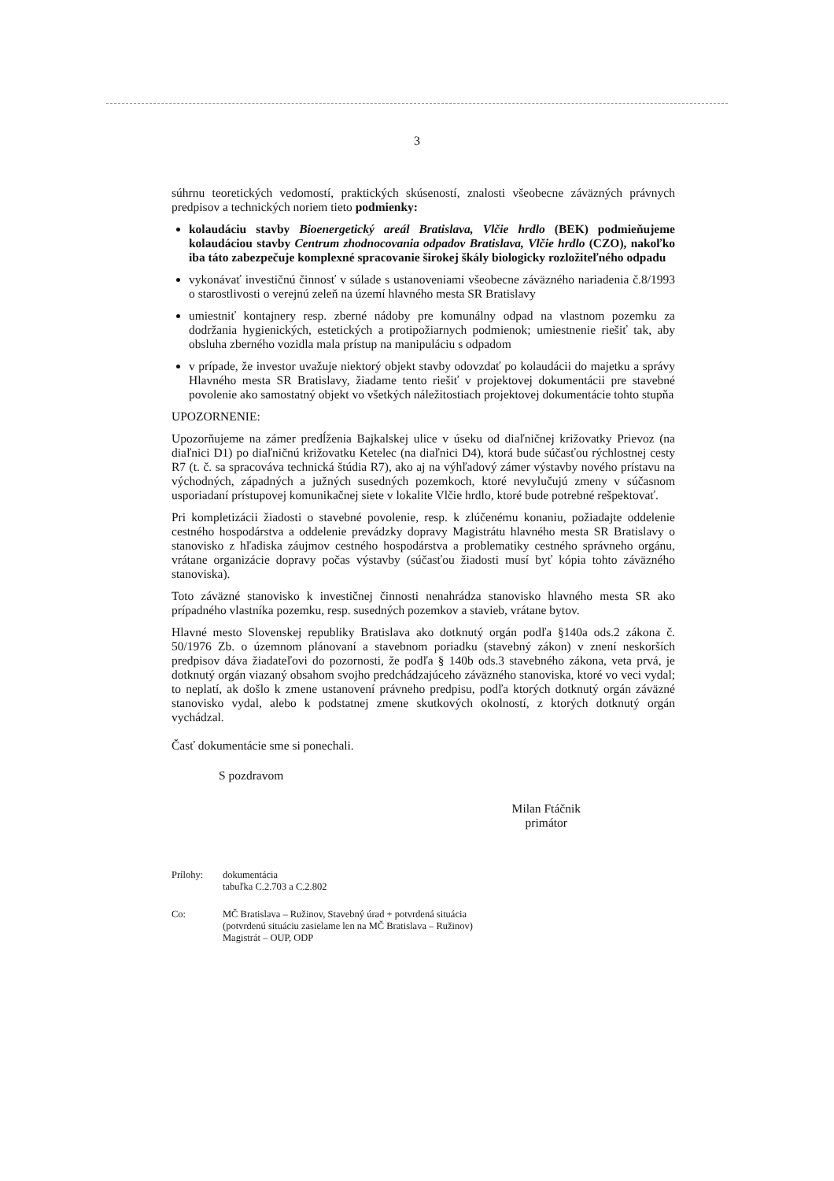3
súhrnu teoretických vedomostí, praktických skúseností, znalosti všeobecne záväzných právnych predpisov a technických noriem tieto podmienky:
kolaudáciu stavby Bioenergetický areál Bratislava, Vlčie hrdlo (BEK) podmieňujeme kolaudáciou stavby Centrum zhodnocovania odpadov Bratislava, Vlčie hrdlo (CZO), nakoľko iba táto zabezpečuje komplexné spracovanie širokej škály biologicky rozložiteľného odpadu
vykonávať investičnú činnosť v súlade s ustanoveniami všeobecne záväzného nariadenia č.8/1993 o starostlivosti o verejnú zeleň na území hlavného mesta SR Bratislavy
umiestniť kontajnery resp. zberné nádoby pre komunálny odpad na vlastnom pozemku za dodržania hygienických, estetických a protipožiarnych podmienok; umiestnenie riešiť tak, aby obsluha zberného vozidla mala prístup na manipuláciu s odpadom
v prípade, že investor uvažuje niektorý objekt stavby odovzdať po kolaudácii do majetku a správy Hlavného mesta SR Bratislavy, žiadame tento riešiť v projektovej dokumentácii pre stavebné povolenie ako samostatný objekt vo všetkých náležitostiach projektovej dokumentácie tohto stupňa
UPOZORNENIE:
Upozorňujeme na zámer predĺženia Bajkalskej ulice v úseku od diaľničnej križovatky Prievoz (na diaľnici D1) po diaľničnú križovatku Ketelec (na diaľnici D4), ktorá bude súčasťou rýchlostnej cesty R7 (t. č. sa spracováva technická štúdia R7), ako aj na výhľadový zámer výstavby nového prístavu na východných, západných a južných susedných pozemkoch, ktoré nevylučujú zmeny v súčasnom usporiadaní prístupovej komunikačnej siete v lokalite Vlčie hrdlo, ktoré bude potrebné rešpektovať.
Pri kompletizácii žiadosti o stavebné povolenie, resp. k zlúčenému konaniu, požiadajte oddelenie cestného hospodárstva a oddelenie prevádzky dopravy Magistrátu hlavného mesta SR Bratislavy o stanovisko z hľadiska záujmov cestného hospodárstva a problematiky cestného správneho orgánu, vrátane organizácie dopravy počas výstavby (súčasťou žiadosti musí byť kópia tohto záväzného stanoviska).
Toto záväzné stanovisko k investičnej činnosti nenahrádza stanovisko hlavného mesta SR ako prípadného vlastníka pozemku, resp. susedných pozemkov a stavieb, vrátane bytov.
Hlavné mesto Slovenskej republiky Bratislava ako dotknutý orgán podľa §140a ods.2 zákona č. 50/1976 Zb. o územnom plánovaní a stavebnom poriadku (stavebný zákon) v znení neskorších predpisov dáva žiadateľovi do pozornosti, že podľa § 140b ods.3 stavebného zákona, veta prvá, je dotknutý orgán viazaný obsahom svojho predchádzajúceho záväzného stanoviska, ktoré vo veci vydal; to neplatí, ak došlo k zmene ustanovení právneho predpisu, podľa ktorých dotknutý orgán záväzné stanovisko vydal, alebo k podstatnej zmene skutkových okolností, z ktorých dotknutý orgán vychádzal.
Časť dokumentácie sme si ponechali.
S pozdravom
Milan Ftáčnik
primátor
Prílohy: dokumentácia
tabuľka C.2.703 a C.2.802
Co: MČ Bratislava – Ružinov, Stavebný úrad + potvrdená situácia
(potvrdenú situáciu zasielame len na MČ Bratislava – Ružinov)
Magistrát – OUP, ODP